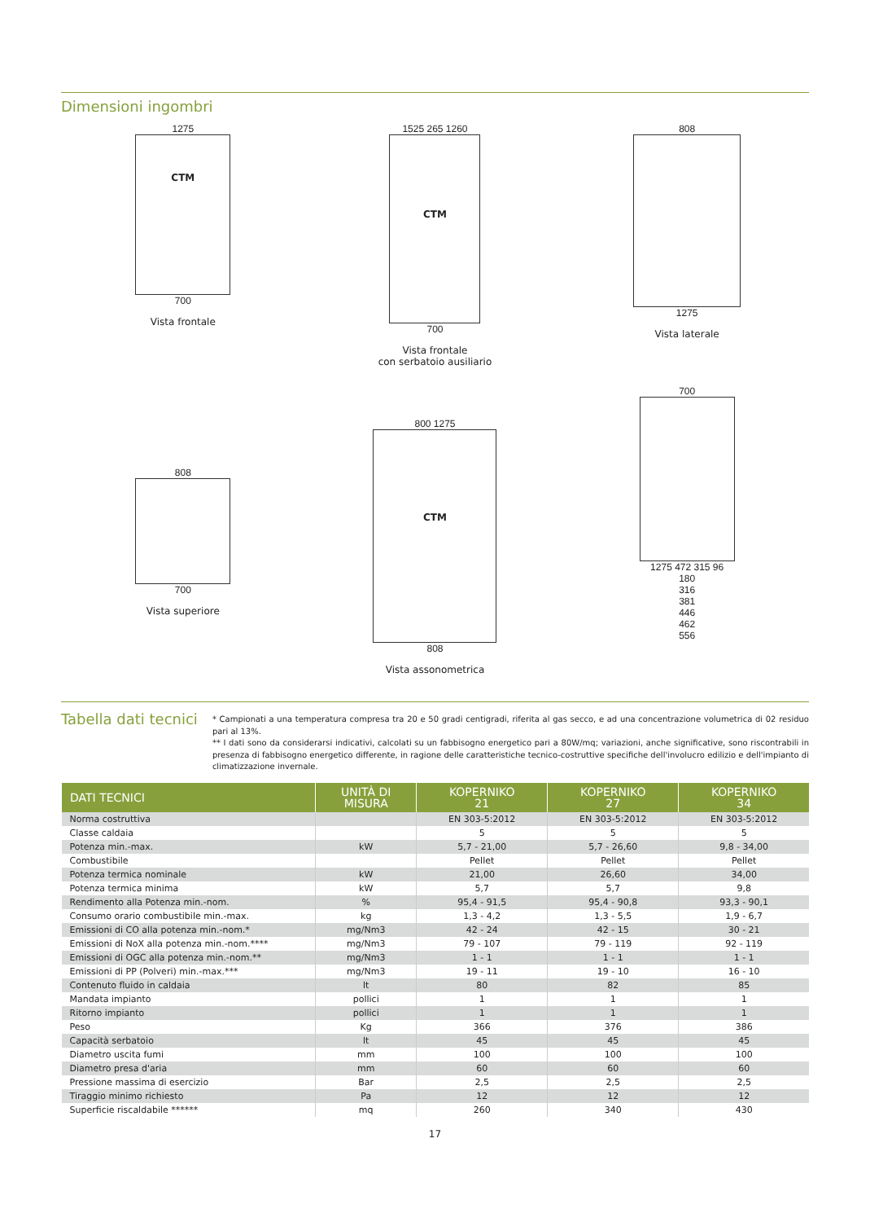Dimensioni ingombri
1275
CTM
700
Vista frontale
1525 265 1260
CTM
700
Vista frontale
con serbatoio ausiliario
808
1275
Vista laterale
808
700
Vista superiore
800 1275
CTM
808
Vista assonometrica
700
1275 472 315 96
180
316
381
446
462
556
Tabella dati tecnici
* Campionati a una temperatura compresa tra 20 e 50 gradi centigradi, riferita al gas secco, e ad una concentrazione volumetrica di 02 residuo pari al 13%.
** I dati sono da considerarsi indicativi, calcolati su un fabbisogno energetico pari a 80W/mq; variazioni, anche significative, sono riscontrabili in presenza di fabbisogno energetico differente, in ragione delle caratteristiche tecnico-costruttive specifiche dell'involucro edilizio e dell'impianto di climatizzazione invernale.
| DATI TECNICI | UNITÀ DI MISURA | KOPERNIKO 21 | KOPERNIKO 27 | KOPERNIKO 34 |
| --- | --- | --- | --- | --- |
| Norma costruttiva | | EN 303-5:2012 | EN 303-5:2012 | EN 303-5:2012 |
| Classe caldaia | | 5 | 5 | 5 |
| Potenza min.-max. | kW | 5,7 - 21,00 | 5,7 - 26,60 | 9,8 - 34,00 |
| Combustibile | | Pellet | Pellet | Pellet |
| Potenza termica nominale | kW | 21,00 | 26,60 | 34,00 |
| Potenza termica minima | kW | 5,7 | 5,7 | 9,8 |
| Rendimento alla Potenza min.-nom. | % | 95,4 - 91,5 | 95,4 - 90,8 | 93,3 - 90,1 |
| Consumo orario combustibile min.-max. | kg | 1,3 - 4,2 | 1,3 - 5,5 | 1,9 - 6,7 |
| Emissioni di CO alla potenza min.-nom.* | mg/Nm3 | 42 - 24 | 42 - 15 | 30 - 21 |
| Emissioni di NoX alla potenza min.-nom.**** | mg/Nm3 | 79 - 107 | 79 - 119 | 92 - 119 |
| Emissioni di OGC alla potenza min.-nom.** | mg/Nm3 | 1 - 1 | 1 - 1 | 1 - 1 |
| Emissioni di PP (Polveri) min.-max.*** | mg/Nm3 | 19 - 11 | 19 - 10 | 16 - 10 |
| Contenuto fluido in caldaia | lt | 80 | 82 | 85 |
| Mandata impianto | pollici | 1 | 1 | 1 |
| Ritorno impianto | pollici | 1 | 1 | 1 |
| Peso | Kg | 366 | 376 | 386 |
| Capacità serbatoio | lt | 45 | 45 | 45 |
| Diametro uscita fumi | mm | 100 | 100 | 100 |
| Diametro presa d'aria | mm | 60 | 60 | 60 |
| Pressione massima di esercizio | Bar | 2,5 | 2,5 | 2,5 |
| Tiraggio minimo richiesto | Pa | 12 | 12 | 12 |
| Superficie riscaldabile ****** | mq | 260 | 340 | 430 |
17